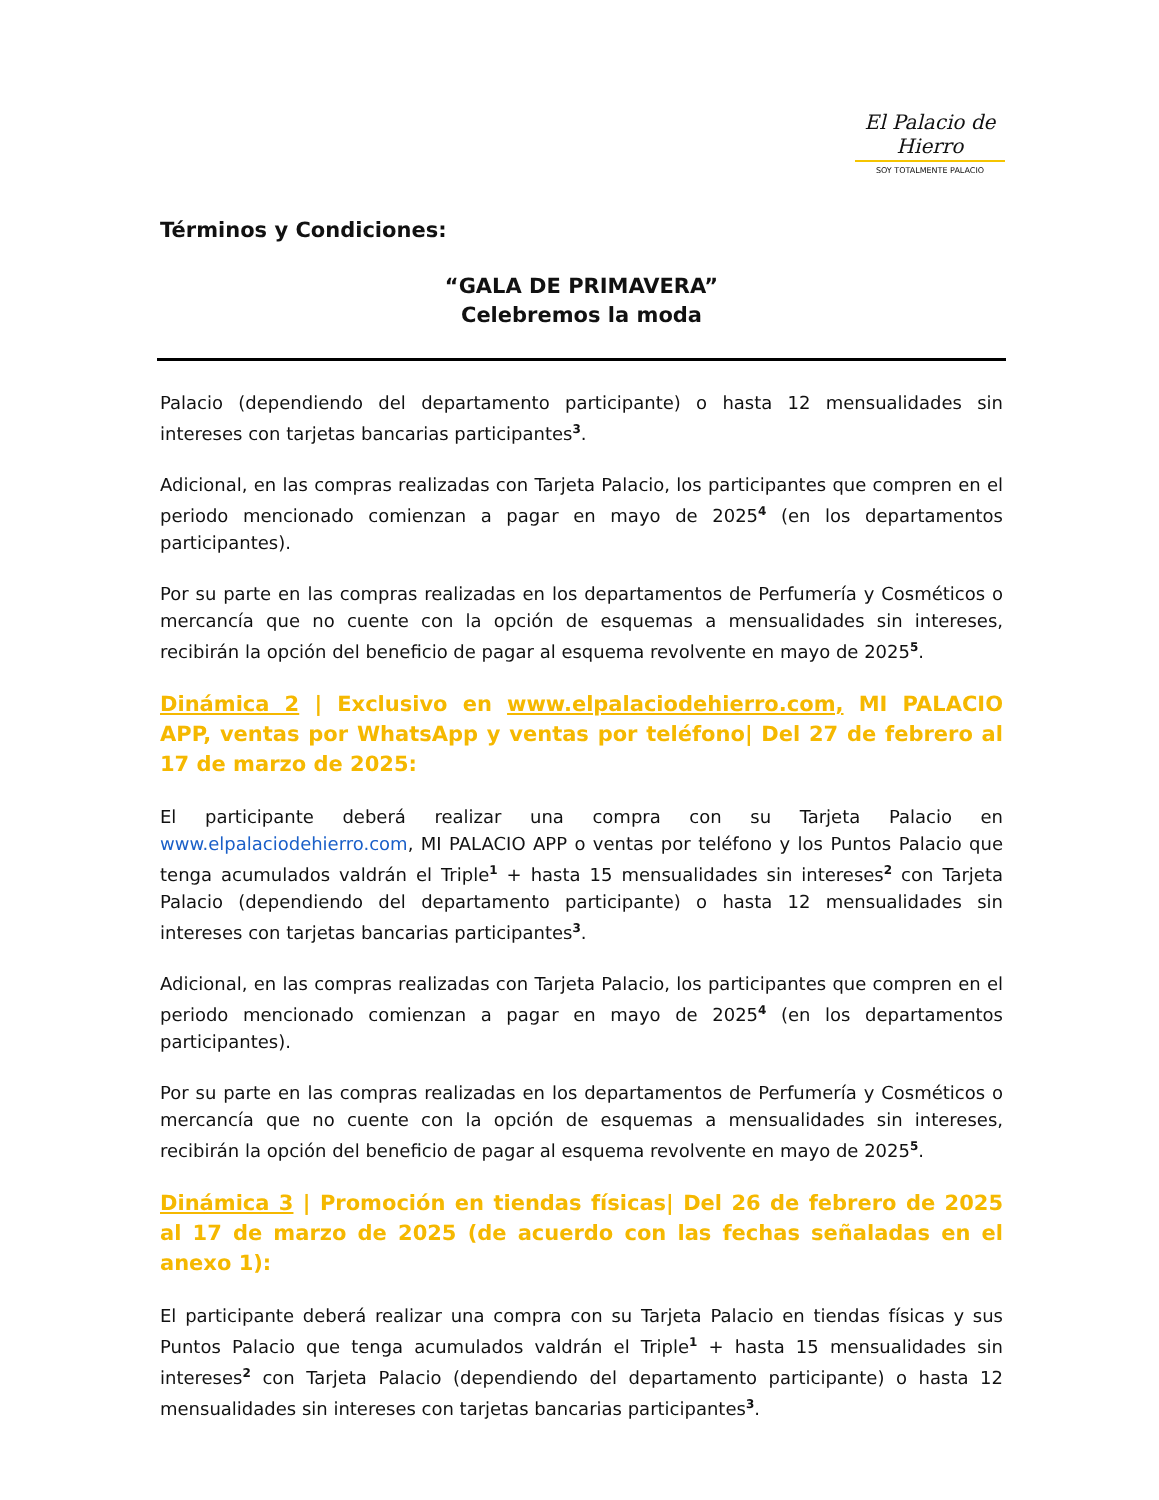El Palacio de Hierro
SOY TOTALMENTE PALACIO
Términos y Condiciones:
“GALA DE PRIMAVERA”
Celebremos la moda
Palacio (dependiendo del departamento participante) o hasta 12 mensualidades sin intereses con tarjetas bancarias participantes<sup>3</sup>.
Adicional, en las compras realizadas con Tarjeta Palacio, los participantes que compren en el periodo mencionado comienzan a pagar en mayo de 2025<sup>4</sup> (en los departamentos participantes).
Por su parte en las compras realizadas en los departamentos de Perfumería y Cosméticos o mercancía que no cuente con la opción de esquemas a mensualidades sin intereses, recibirán la opción del beneficio de pagar al esquema revolvente en mayo de 2025<sup>5</sup>.
Dinámica 2 | Exclusivo en www.elpalaciodehierro.com, MI PALACIO APP, ventas por WhatsApp y ventas por teléfono| Del 27 de febrero al 17 de marzo de 2025:
El participante deberá realizar una compra con su Tarjeta Palacio en www.elpalaciodehierro.com, MI PALACIO APP o ventas por teléfono y los Puntos Palacio que tenga acumulados valdrán el Triple<sup>1</sup> + hasta 15 mensualidades sin intereses<sup>2</sup> con Tarjeta Palacio (dependiendo del departamento participante) o hasta 12 mensualidades sin intereses con tarjetas bancarias participantes<sup>3</sup>.
Adicional, en las compras realizadas con Tarjeta Palacio, los participantes que compren en el periodo mencionado comienzan a pagar en mayo de 2025<sup>4</sup> (en los departamentos participantes).
Por su parte en las compras realizadas en los departamentos de Perfumería y Cosméticos o mercancía que no cuente con la opción de esquemas a mensualidades sin intereses, recibirán la opción del beneficio de pagar al esquema revolvente en mayo de 2025<sup>5</sup>.
Dinámica 3 | Promoción en tiendas físicas| Del 26 de febrero de 2025 al 17 de marzo de 2025 (de acuerdo con las fechas señaladas en el anexo 1):
El participante deberá realizar una compra con su Tarjeta Palacio en tiendas físicas y sus Puntos Palacio que tenga acumulados valdrán el Triple<sup>1</sup> + hasta 15 mensualidades sin intereses<sup>2</sup> con Tarjeta Palacio (dependiendo del departamento participante) o hasta 12 mensualidades sin intereses con tarjetas bancarias participantes<sup>3</sup>.